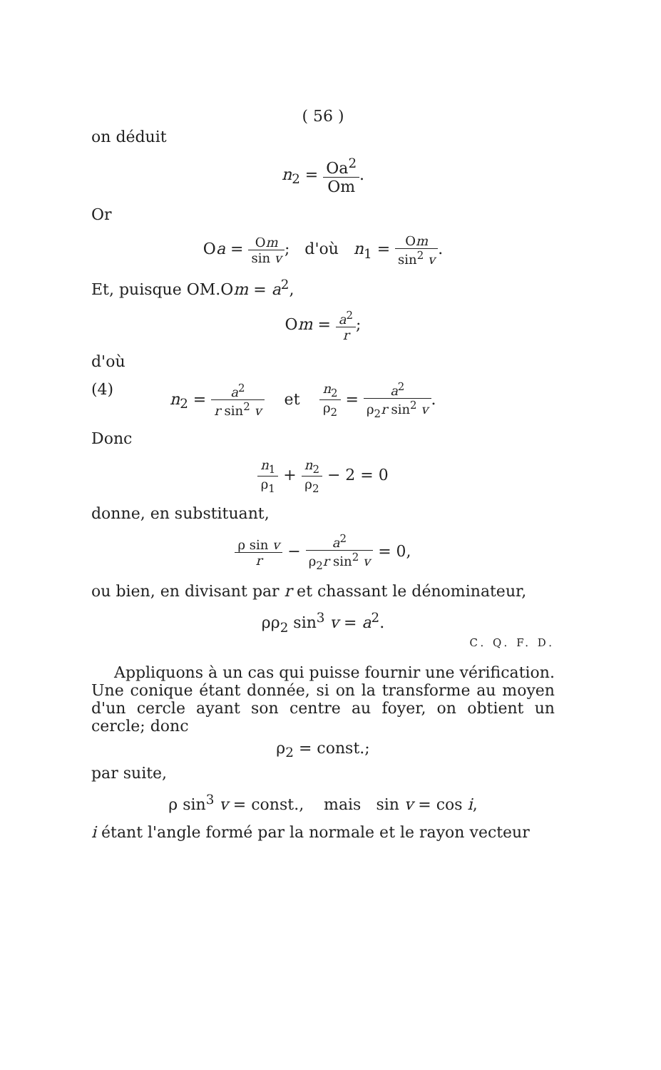( 56 )
on déduit
n<sub>2</sub> = Oa<sup>2</sup> Om.
Or
Oa = Om sin v; d'où n<sub>1</sub> = Om sin<sup>2</sup> v.
Et, puisque OM.Om = a<sup>2</sup>,
Om = a<sup>2</sup> r;
d'où
(4) n<sub>2</sub> = a<sup>2</sup> r sin<sup>2</sup> v et n<sub>2</sub> ρ<sub>2</sub> = a<sup>2</sup> ρ<sub>2</sub>r sin<sup>2</sup> v.
Donc
n<sub>1</sub> ρ<sub>1</sub> + n<sub>2</sub> ρ<sub>2</sub> − 2 = 0
donne, en substituant,
ρ sin v r − a<sup>2</sup> ρ<sub>2</sub>r sin<sup>2</sup> v = 0,
ou bien, en divisant par r et chassant le dénominateur,
ρρ<sub>2</sub> sin<sup>3</sup> v = a<sup>2</sup>.
C. Q. F. D.
Appliquons à un cas qui puisse fournir une vérification. Une conique étant donnée, si on la transforme au moyen d'un cercle ayant son centre au foyer, on obtient un cercle; donc
ρ<sub>2</sub> = const.;
par suite,
ρ sin<sup>3</sup> v = const., mais sin v = cos i,
i étant l'angle formé par la normale et le rayon vecteur